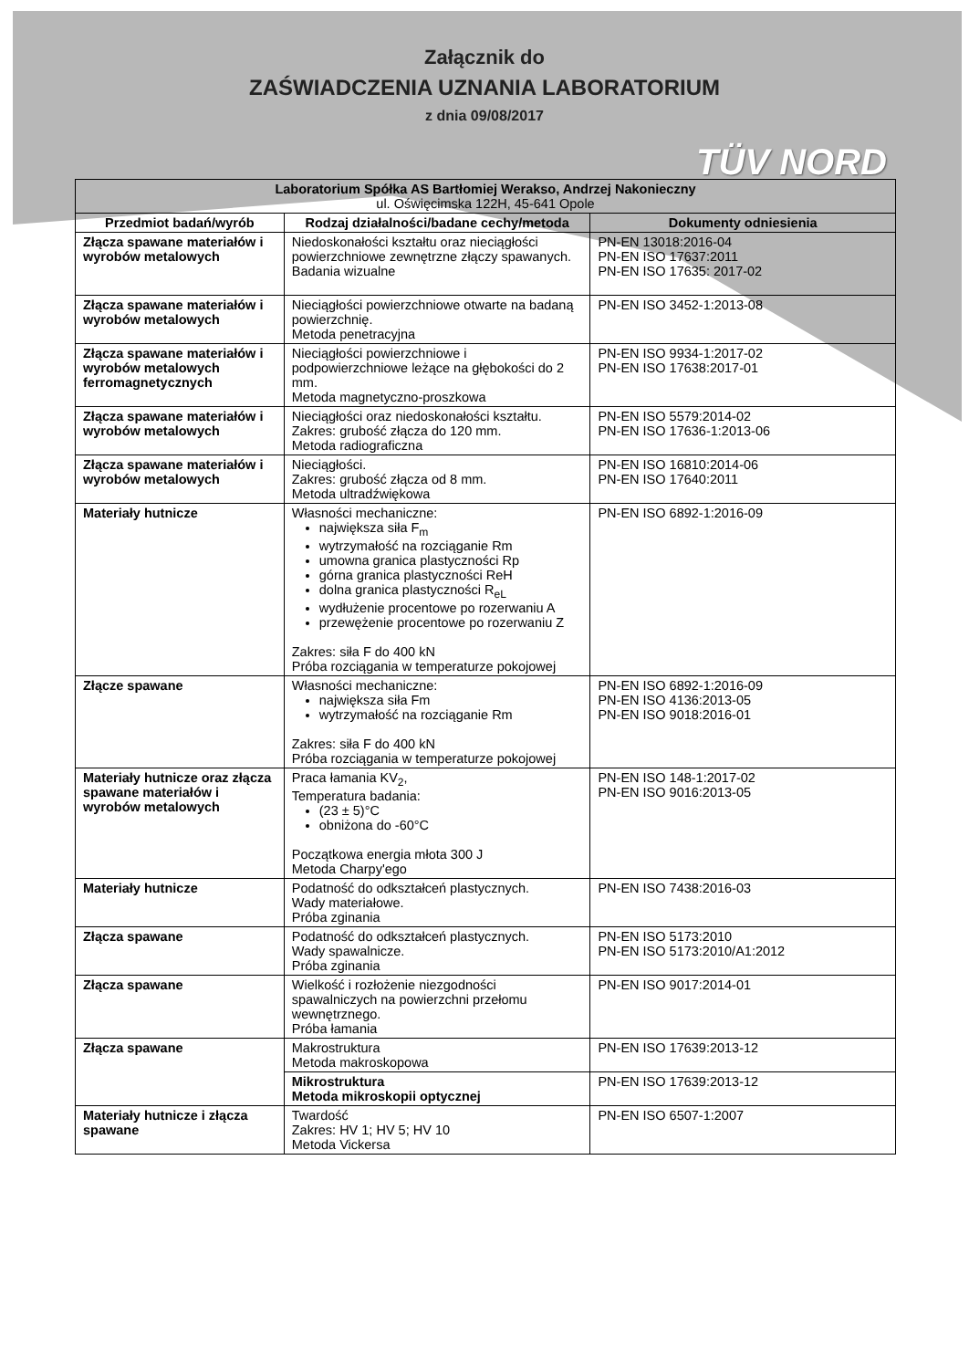Załącznik do
ZAŚWIADCZENIA UZNANIA LABORATORIUM
z dnia 09/08/2017
TÜV NORD
| Laboratorium Spółka AS Bartłomiej Werakso, Andrzej Nakonieczny ul. Oświęcimska 122H, 45-641 Opole | | |
| --- | --- | --- |
| Przedmiot badań/wyrób | Rodzaj działalności/badane cechy/metoda | Dokumenty odniesienia |
| Złącza spawane materiałów i wyrobów metalowych | Niedoskonałości kształtu oraz nieciągłości powierzchniowe zewnętrzne złączy spawanych. Badania wizualne | PN-EN 13018:2016-04 PN-EN ISO 17637:2011 PN-EN ISO 17635: 2017-02 |
| Złącza spawane materiałów i wyrobów metalowych | Nieciągłości powierzchniowe otwarte na badaną powierzchnię. Metoda penetracyjna | PN-EN ISO 3452-1:2013-08 |
| Złącza spawane materiałów i wyrobów metalowych ferromagnetycznych | Nieciągłości powierzchniowe i podpowierzchniowe leżące na głębokości do 2 mm. Metoda magnetyczno-proszkowa | PN-EN ISO 9934-1:2017-02 PN-EN ISO 17638:2017-01 |
| Złącza spawane materiałów i wyrobów metalowych | Nieciągłości oraz niedoskonałości kształtu. Zakres: grubość złącza do 120 mm. Metoda radiograficzna | PN-EN ISO 5579:2014-02 PN-EN ISO 17636-1:2013-06 |
| Złącza spawane materiałów i wyrobów metalowych | Nieciągłości. Zakres: grubość złącza od 8 mm. Metoda ultradźwiękowa | PN-EN ISO 16810:2014-06 PN-EN ISO 17640:2011 |
| Materiały hutnicze | Własności mechaniczne: największa siła F<sub>m</sub> wytrzymałość na rozciąganie Rm umowna granica plastyczności Rp górna granica plastyczności ReH dolna granica plastyczności R<sub>eL</sub> wydłużenie procentowe po rozerwaniu A przewężenie procentowe po rozerwaniu Z Zakres: siła F do 400 kN Próba rozciągania w temperaturze pokojowej | PN-EN ISO 6892-1:2016-09 |
| Złącze spawane | Własności mechaniczne: największa siła Fm wytrzymałość na rozciąganie Rm Zakres: siła F do 400 kN Próba rozciągania w temperaturze pokojowej | PN-EN ISO 6892-1:2016-09 PN-EN ISO 4136:2013-05 PN-EN ISO 9018:2016-01 |
| Materiały hutnicze oraz złącza spawane materiałów i wyrobów metalowych | Praca łamania KV<sub>2</sub>, Temperatura badania: (23 ± 5)°C obniżona do -60°C Początkowa energia młota 300 J Metoda Charpy'ego | PN-EN ISO 148-1:2017-02 PN-EN ISO 9016:2013-05 |
| Materiały hutnicze | Podatność do odkształceń plastycznych. Wady materiałowe. Próba zginania | PN-EN ISO 7438:2016-03 |
| Złącza spawane | Podatność do odkształceń plastycznych. Wady spawalnicze. Próba zginania | PN-EN ISO 5173:2010 PN-EN ISO 5173:2010/A1:2012 |
| Złącza spawane | Wielkość i rozłożenie niezgodności spawalniczych na powierzchni przełomu wewnętrznego. Próba łamania | PN-EN ISO 9017:2014-01 |
| Złącza spawane | Makrostruktura Metoda makroskopowa | PN-EN ISO 17639:2013-12 |
| | Mikrostruktura Metoda mikroskopii optycznej | PN-EN ISO 17639:2013-12 |
| Materiały hutnicze i złącza spawane | Twardość Zakres: HV 1; HV 5; HV 10 Metoda Vickersa | PN-EN ISO 6507-1:2007 |